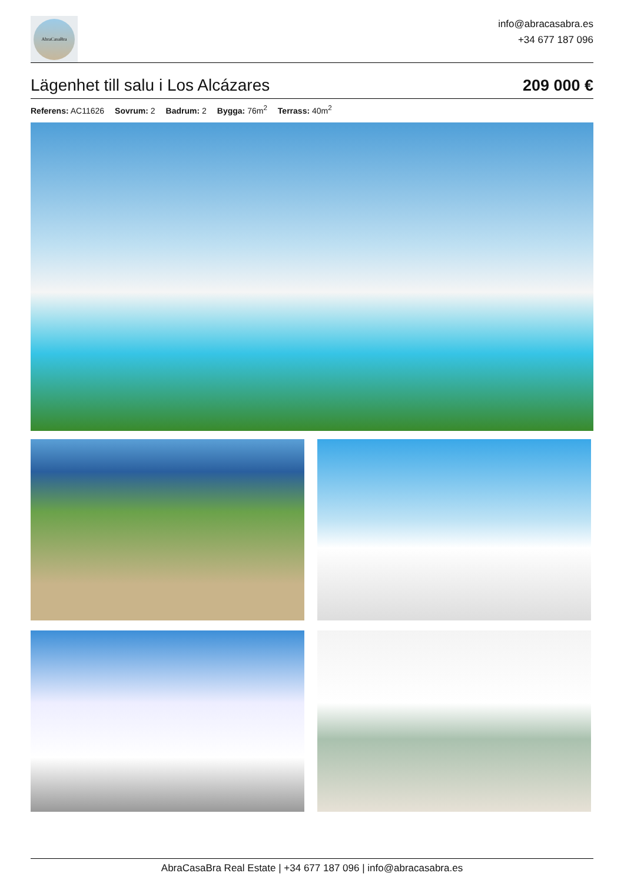AbraCasaBra
info@abracasabra.es
+34 677 187 096
Lägenhet till salu i Los Alcázares
209 000 €
Referens: AC11626 Sovrum: 2 Badrum: 2 Bygga: 76m<sup>2</sup> Terrass: 40m<sup>2</sup>
AbraCasaBra Real Estate | +34 677 187 096 | info@abracasabra.es